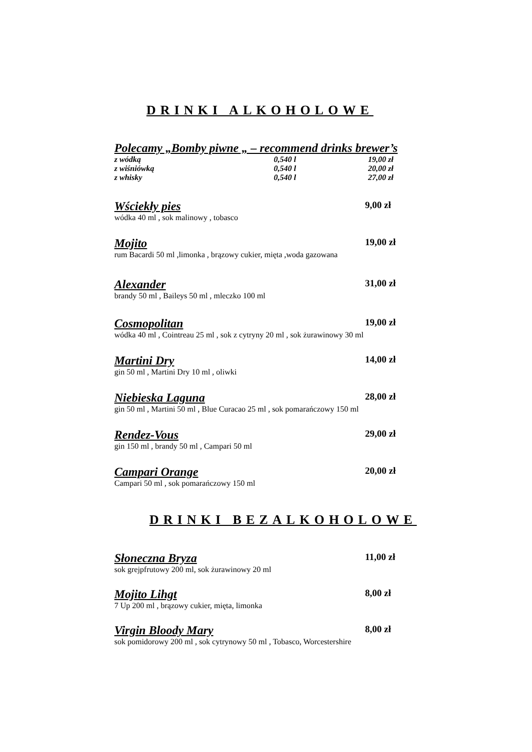DRINKI ALKOHOLOWE
Polecamy „Bomby piwne „ – recommend drinks brewer’s
z wódką 0,540 l 19,00 zł
z wiśniówką 0,540 l 20,00 zł
z whisky 0,540 l 27,00 zł
Wściekły pies 9,00 zł
wódka 40 ml , sok malinowy , tobasco
Mojito 19,00 zł
rum Bacardi 50 ml ,limonka , brązowy cukier, mięta ,woda gazowana
Alexander 31,00 zł
brandy 50 ml , Baileys 50 ml , mleczko 100 ml
Cosmopolitan 19,00 zł
wódka 40 ml , Cointreau 25 ml , sok z cytryny 20 ml , sok żurawinowy 30 ml
Martini Dry 14,00 zł
gin 50 ml , Martini Dry 10 ml , oliwki
Niebieska Laguna 28,00 zł
gin 50 ml , Martini 50 ml , Blue Curacao 25 ml , sok pomarańczowy 150 ml
Rendez-Vous 29,00 zł
gin 150 ml , brandy 50 ml , Campari 50 ml
Campari Orange 20,00 zł
Campari 50 ml , sok pomarańczowy 150 ml
DRINKI BEZALKOHOLOWE
Słoneczna Bryza 11,00 zł
sok grejpfrutowy 200 ml, sok żurawinowy 20 ml
Mojito Lihgt 8,00 zł
7 Up 200 ml , brązowy cukier, mięta, limonka
Virgin Bloody Mary 8,00 zł
sok pomidorowy 200 ml , sok cytrynowy 50 ml , Tobasco, Worcestershire